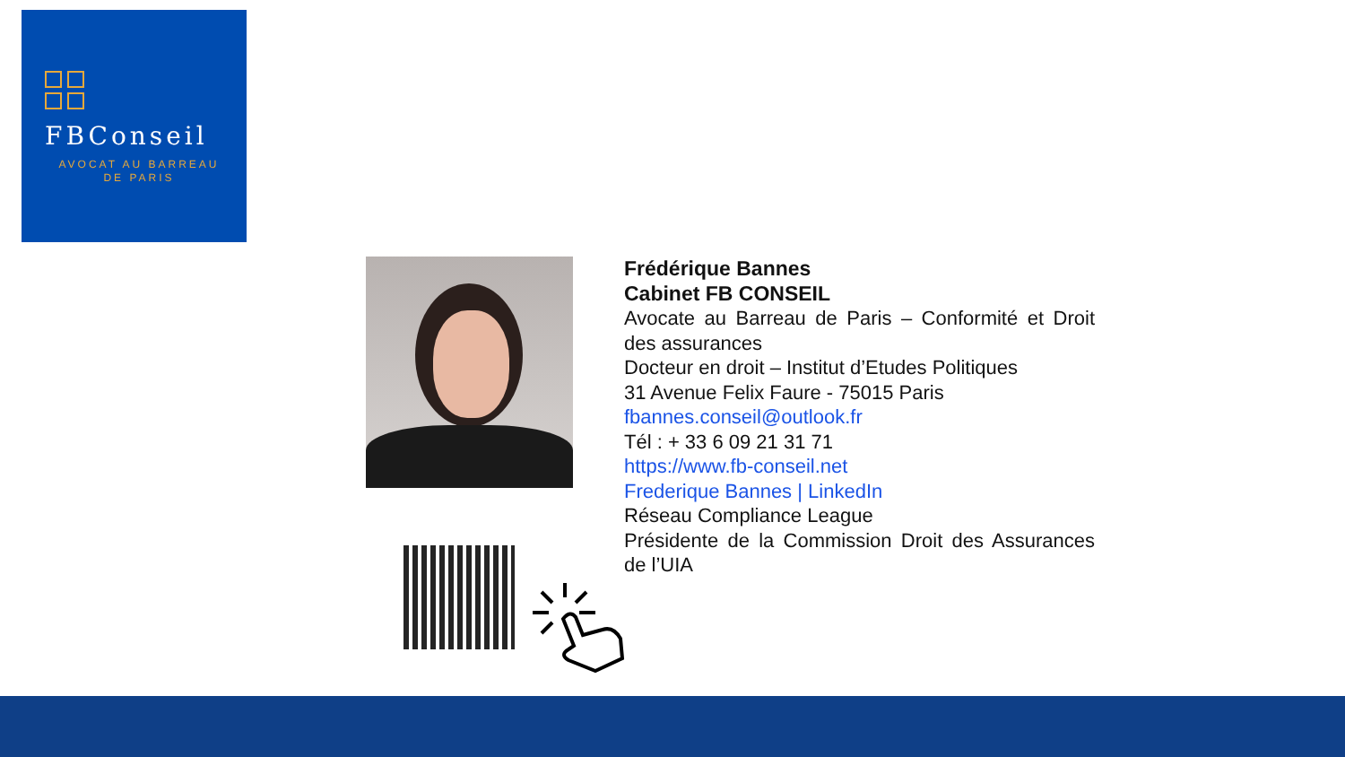FBConseil
AVOCAT AU BARREAU
DE PARIS
Frédérique Bannes
Cabinet FB CONSEIL
Avocate au Barreau de Paris – Conformité et Droit des assurances
Docteur en droit – Institut d’Etudes Politiques
31 Avenue Felix Faure - 75015 Paris
fbannes.conseil@outlook.fr
Tél : + 33 6 09 21 31 71
https://www.fb-conseil.net
Frederique Bannes | LinkedIn
Réseau Compliance League
Présidente de la Commission Droit des Assurances de l’UIA